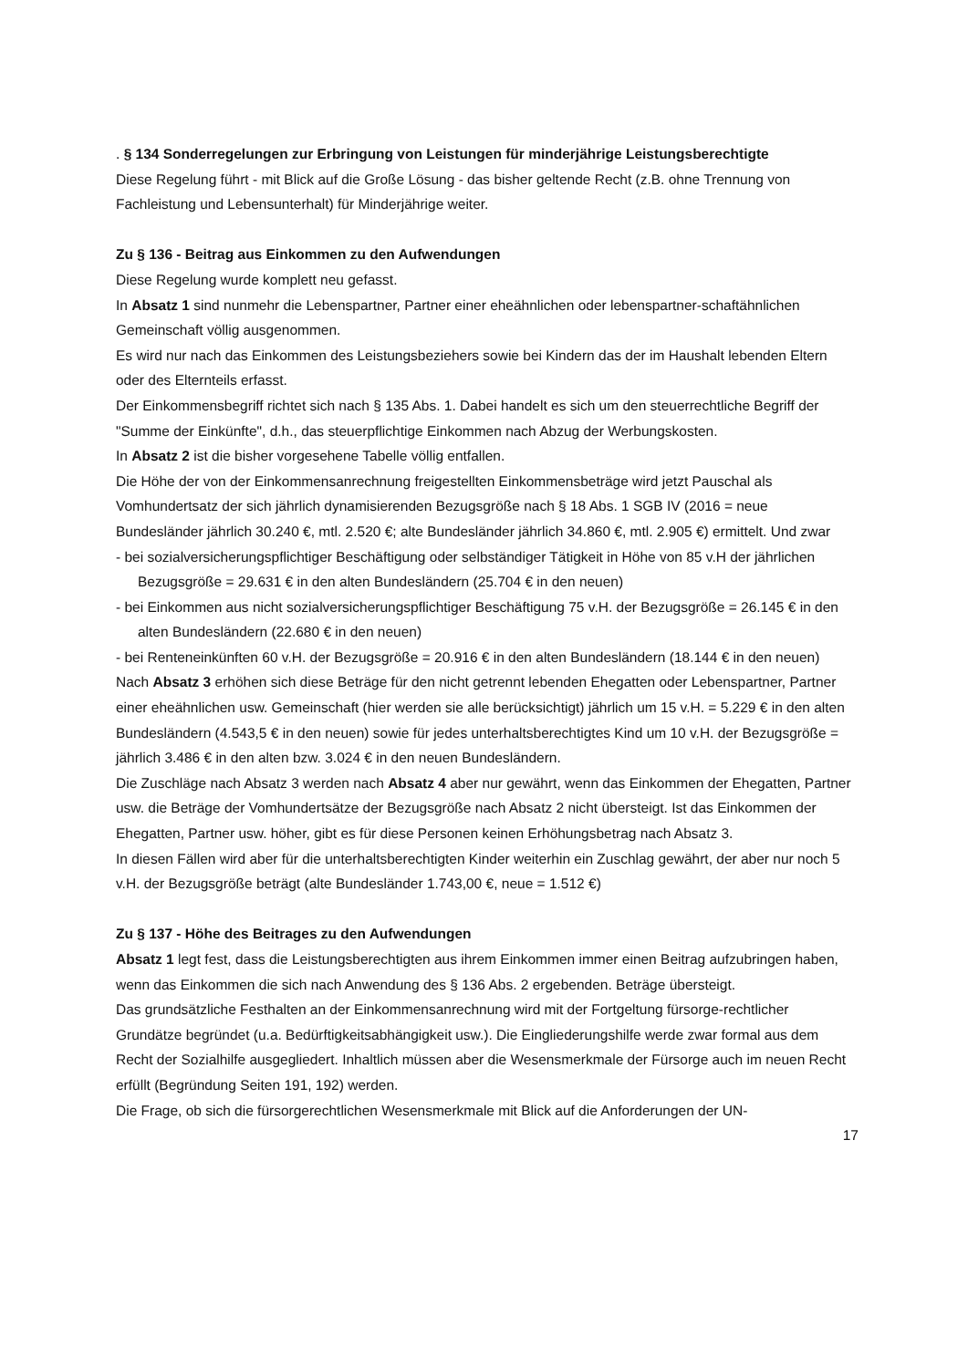. § 134 Sonderregelungen zur Erbringung von Leistungen für minderjährige Leistungsberechtigte
Diese Regelung führt - mit Blick auf die Große Lösung - das bisher geltende Recht (z.B. ohne Trennung von Fachleistung und Lebensunterhalt) für Minderjährige weiter.
Zu § 136 - Beitrag aus Einkommen zu den Aufwendungen
Diese Regelung wurde komplett neu gefasst.
In Absatz 1 sind nunmehr die Lebenspartner, Partner einer eheähnlichen oder lebenspartner-schaftähnlichen Gemeinschaft völlig ausgenommen.
Es wird nur nach das Einkommen des Leistungsbeziehers sowie bei Kindern das der im Haushalt lebenden Eltern oder des Elternteils erfasst.
Der Einkommensbegriff richtet sich nach § 135 Abs. 1. Dabei handelt es sich um den steuerrechtliche Begriff der "Summe der Einkünfte", d.h., das steuerpflichtige Einkommen nach Abzug der Werbungskosten.
In Absatz 2 ist die bisher vorgesehene Tabelle völlig entfallen.
Die Höhe der von der Einkommensanrechnung freigestellten Einkommensbeträge wird jetzt Pauschal als Vomhundertsatz der sich jährlich dynamisierenden Bezugsgröße nach § 18 Abs. 1 SGB IV (2016 = neue Bundesländer jährlich 30.240 €, mtl. 2.520 €; alte Bundesländer jährlich 34.860 €, mtl. 2.905 €) ermittelt. Und zwar
- bei sozialversicherungspflichtiger Beschäftigung oder selbständiger Tätigkeit in Höhe von 85 v.H der jährlichen Bezugsgröße = 29.631 € in den alten Bundesländern (25.704 € in den neuen)
- bei Einkommen aus nicht sozialversicherungspflichtiger Beschäftigung 75 v.H. der Bezugsgröße = 26.145 € in den alten Bundesländern (22.680 € in den neuen)
- bei Renteneinkünften 60 v.H. der Bezugsgröße = 20.916 € in den alten Bundesländern (18.144 € in den neuen)
Nach Absatz 3 erhöhen sich diese Beträge für den nicht getrennt lebenden Ehegatten oder Lebenspartner, Partner einer eheähnlichen usw. Gemeinschaft (hier werden sie alle berücksichtigt) jährlich um 15 v.H. = 5.229 € in den alten Bundesländern (4.543,5 € in den neuen) sowie für jedes unterhaltsberechtigtes Kind um 10 v.H. der Bezugsgröße = jährlich 3.486 € in den alten bzw. 3.024 € in den neuen Bundesländern.
Die Zuschläge nach Absatz 3 werden nach Absatz 4 aber nur gewährt, wenn das Einkommen der Ehegatten, Partner usw. die Beträge der Vomhundertsätze der Bezugsgröße nach Absatz 2 nicht übersteigt. Ist das Einkommen der Ehegatten, Partner usw. höher, gibt es für diese Personen keinen Erhöhungsbetrag nach Absatz 3.
In diesen Fällen wird aber für die unterhaltsberechtigten Kinder weiterhin ein Zuschlag gewährt, der aber nur noch 5 v.H. der Bezugsgröße beträgt (alte Bundesländer 1.743,00 €, neue = 1.512 €)
Zu § 137 - Höhe des Beitrages zu den Aufwendungen
Absatz 1 legt fest, dass die Leistungsberechtigten aus ihrem Einkommen immer einen Beitrag aufzubringen haben, wenn das Einkommen die sich nach Anwendung des § 136 Abs. 2 ergebenden. Beträge übersteigt.
Das grundsätzliche Festhalten an der Einkommensanrechnung wird mit der Fortgeltung fürsorge-rechtlicher Grundätze begründet (u.a. Bedürftigkeitsabhängigkeit usw.). Die Eingliederungshilfe werde zwar formal aus dem Recht der Sozialhilfe ausgegliedert. Inhaltlich müssen aber die Wesensmerkmale der Fürsorge auch im neuen Recht erfüllt (Begründung Seiten 191, 192) werden.
Die Frage, ob sich die fürsorgerechtlichen Wesensmerkmale mit Blick auf die Anforderungen der UN-
17